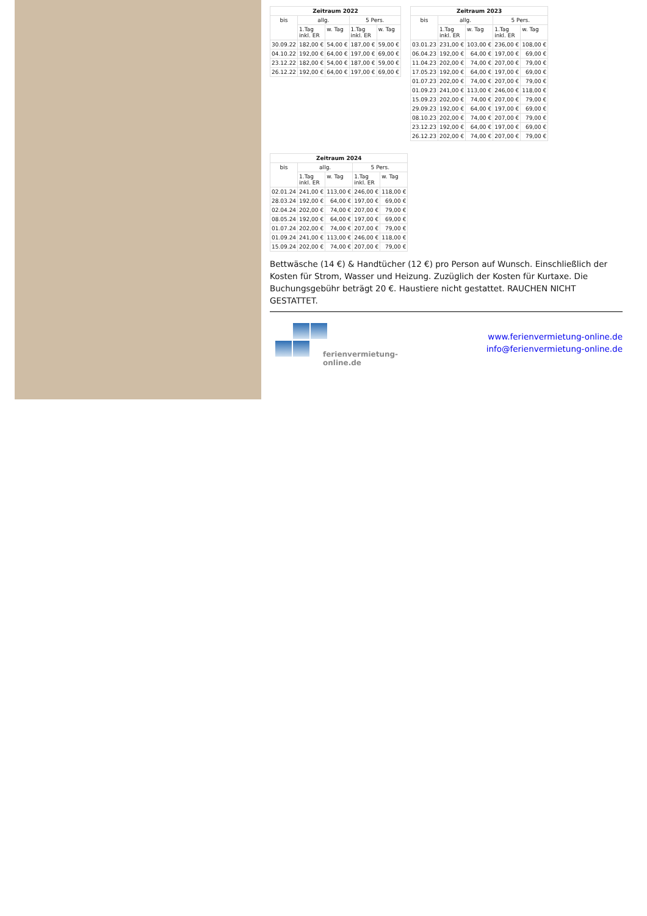| Zeitraum 2022 | | | | |
| --- | --- | --- | --- | --- |
| bis | allg. | | 5 Pers. | |
| | 1.Tag inkl. ER | w. Tag | 1.Tag inkl. ER | w. Tag |
| 30.09.22 | 182,00 € | 54,00 € | 187,00 € | 59,00 € |
| 04.10.22 | 192,00 € | 64,00 € | 197,00 € | 69,00 € |
| 23.12.22 | 182,00 € | 54,00 € | 187,00 € | 59,00 € |
| 26.12.22 | 192,00 € | 64,00 € | 197,00 € | 69,00 € |
| Zeitraum 2023 | | | | |
| --- | --- | --- | --- | --- |
| bis | allg. | | 5 Pers. | |
| | 1.Tag inkl. ER | w. Tag | 1.Tag inkl. ER | w. Tag |
| 03.01.23 | 231,00 € | 103,00 € | 236,00 € | 108,00 € |
| 06.04.23 | 192,00 € | 64,00 € | 197,00 € | 69,00 € |
| 11.04.23 | 202,00 € | 74,00 € | 207,00 € | 79,00 € |
| 17.05.23 | 192,00 € | 64,00 € | 197,00 € | 69,00 € |
| 01.07.23 | 202,00 € | 74,00 € | 207,00 € | 79,00 € |
| 01.09.23 | 241,00 € | 113,00 € | 246,00 € | 118,00 € |
| 15.09.23 | 202,00 € | 74,00 € | 207,00 € | 79,00 € |
| 29.09.23 | 192,00 € | 64,00 € | 197,00 € | 69,00 € |
| 08.10.23 | 202,00 € | 74,00 € | 207,00 € | 79,00 € |
| 23.12.23 | 192,00 € | 64,00 € | 197,00 € | 69,00 € |
| 26.12.23 | 202,00 € | 74,00 € | 207,00 € | 79,00 € |
| Zeitraum 2024 | | | | |
| --- | --- | --- | --- | --- |
| bis | allg. | | 5 Pers. | |
| | 1.Tag inkl. ER | w. Tag | 1.Tag inkl. ER | w. Tag |
| 02.01.24 | 241,00 € | 113,00 € | 246,00 € | 118,00 € |
| 28.03.24 | 192,00 € | 64,00 € | 197,00 € | 69,00 € |
| 02.04.24 | 202,00 € | 74,00 € | 207,00 € | 79,00 € |
| 08.05.24 | 192,00 € | 64,00 € | 197,00 € | 69,00 € |
| 01.07.24 | 202,00 € | 74,00 € | 207,00 € | 79,00 € |
| 01.09.24 | 241,00 € | 113,00 € | 246,00 € | 118,00 € |
| 15.09.24 | 202,00 € | 74,00 € | 207,00 € | 79,00 € |
Bettwäsche (14 €) & Handtücher (12 €) pro Person auf Wunsch. Einschließlich der Kosten für Strom, Wasser und Heizung. Zuzüglich der Kosten für Kurtaxe. Die Buchungsgebühr beträgt 20 €. Haustiere nicht gestattet. RAUCHEN NICHT GESTATTET.
ferienvermietung-online.de
www.ferienvermietung-online.de
info@ferienvermietung-online.de